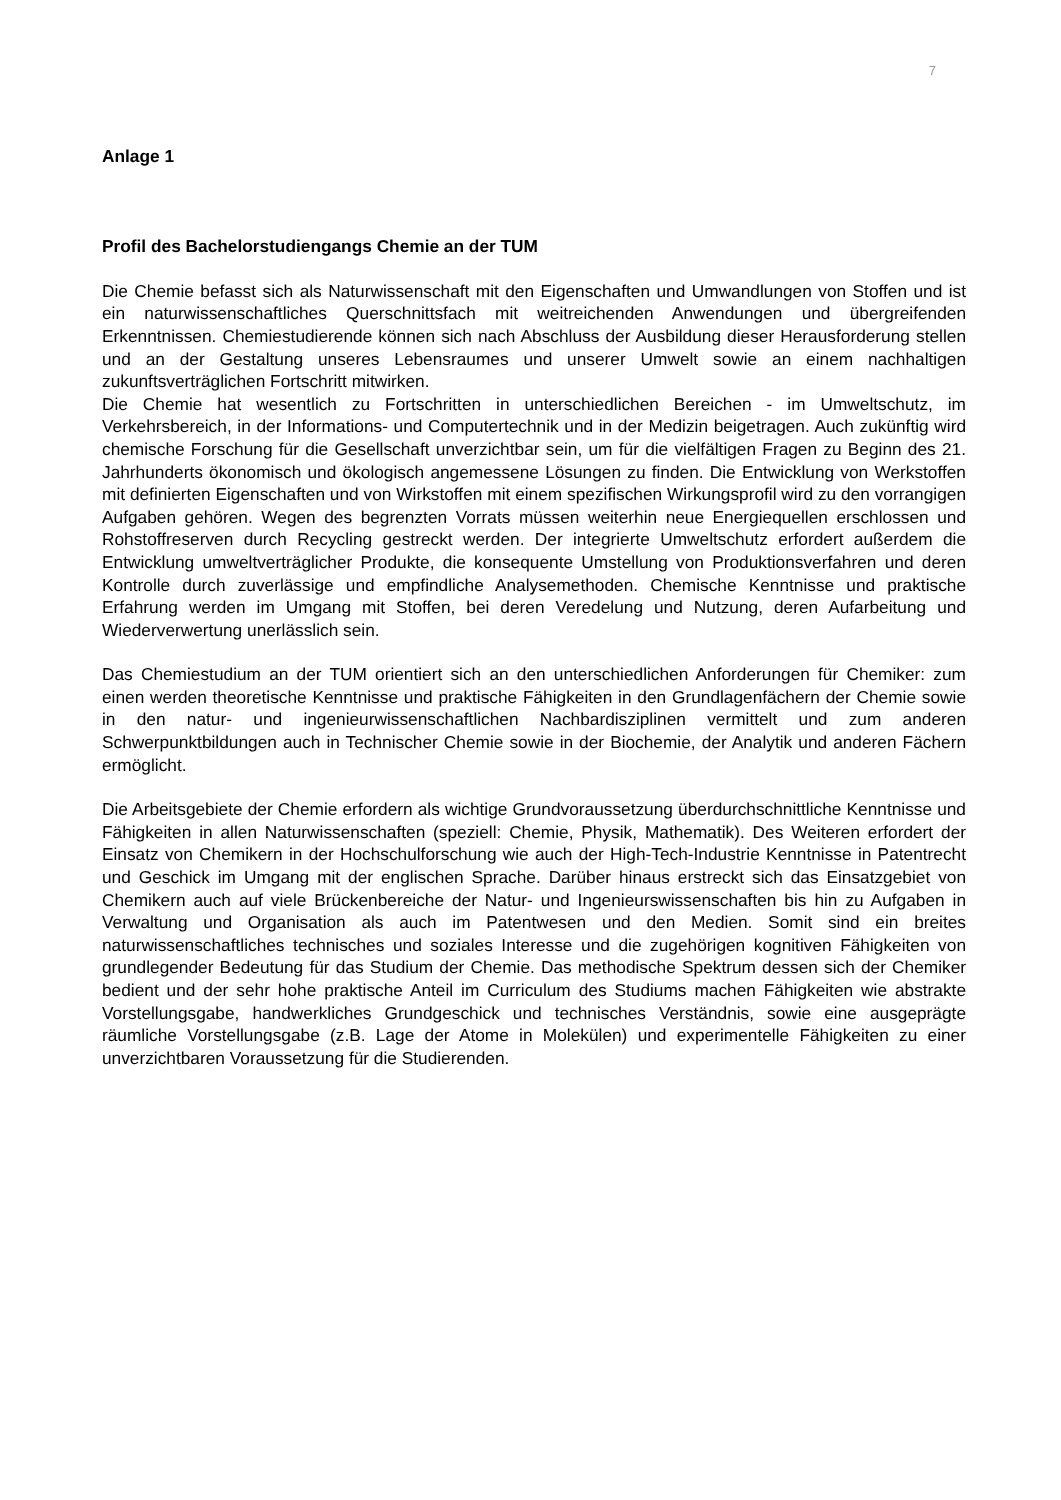7
Anlage 1
Profil des Bachelorstudiengangs Chemie an der TUM
Die Chemie befasst sich als Naturwissenschaft mit den Eigenschaften und Umwandlungen von Stoffen und ist ein naturwissenschaftliches Querschnittsfach mit weitreichenden Anwendungen und übergreifenden Erkenntnissen. Chemiestudierende können sich nach Abschluss der Ausbildung dieser Herausforderung stellen und an der Gestaltung unseres Lebensraumes und unserer Umwelt sowie an einem nachhaltigen zukunftsverträglichen Fortschritt mitwirken.
Die Chemie hat wesentlich zu Fortschritten in unterschiedlichen Bereichen - im Umweltschutz, im Verkehrsbereich, in der Informations- und Computertechnik und in der Medizin beigetragen. Auch zukünftig wird chemische Forschung für die Gesellschaft unverzichtbar sein, um für die vielfältigen Fragen zu Beginn des 21. Jahrhunderts ökonomisch und ökologisch angemessene Lösungen zu finden. Die Entwicklung von Werkstoffen mit definierten Eigenschaften und von Wirkstoffen mit einem spezifischen Wirkungsprofil wird zu den vorrangigen Aufgaben gehören. Wegen des begrenzten Vorrats müssen weiterhin neue Energiequellen erschlossen und Rohstoffreserven durch Recycling gestreckt werden. Der integrierte Umweltschutz erfordert außerdem die Entwicklung umweltverträglicher Produkte, die konsequente Umstellung von Produktionsverfahren und deren Kontrolle durch zuverlässige und empfindliche Analysemethoden. Chemische Kenntnisse und praktische Erfahrung werden im Umgang mit Stoffen, bei deren Veredelung und Nutzung, deren Aufarbeitung und Wiederverwertung unerlässlich sein.
Das Chemiestudium an der TUM orientiert sich an den unterschiedlichen Anforderungen für Chemiker: zum einen werden theoretische Kenntnisse und praktische Fähigkeiten in den Grundlagenfächern der Chemie sowie in den natur- und ingenieurwissenschaftlichen Nachbardisziplinen vermittelt und zum anderen Schwerpunktbildungen auch in Technischer Chemie sowie in der Biochemie, der Analytik und anderen Fächern ermöglicht.
Die Arbeitsgebiete der Chemie erfordern als wichtige Grundvoraussetzung überdurchschnittliche Kenntnisse und Fähigkeiten in allen Naturwissenschaften (speziell: Chemie, Physik, Mathematik). Des Weiteren erfordert der Einsatz von Chemikern in der Hochschulforschung wie auch der High-Tech-Industrie Kenntnisse in Patentrecht und Geschick im Umgang mit der englischen Sprache. Darüber hinaus erstreckt sich das Einsatzgebiet von Chemikern auch auf viele Brückenbereiche der Natur- und Ingenieurswissenschaften bis hin zu Aufgaben in Verwaltung und Organisation als auch im Patentwesen und den Medien. Somit sind ein breites naturwissenschaftliches technisches und soziales Interesse und die zugehörigen kognitiven Fähigkeiten von grundlegender Bedeutung für das Studium der Chemie. Das methodische Spektrum dessen sich der Chemiker bedient und der sehr hohe praktische Anteil im Curriculum des Studiums machen Fähigkeiten wie abstrakte Vorstellungsgabe, handwerkliches Grundgeschick und technisches Verständnis, sowie eine ausgeprägte räumliche Vorstellungsgabe (z.B. Lage der Atome in Molekülen) und experimentelle Fähigkeiten zu einer unverzichtbaren Voraussetzung für die Studierenden.